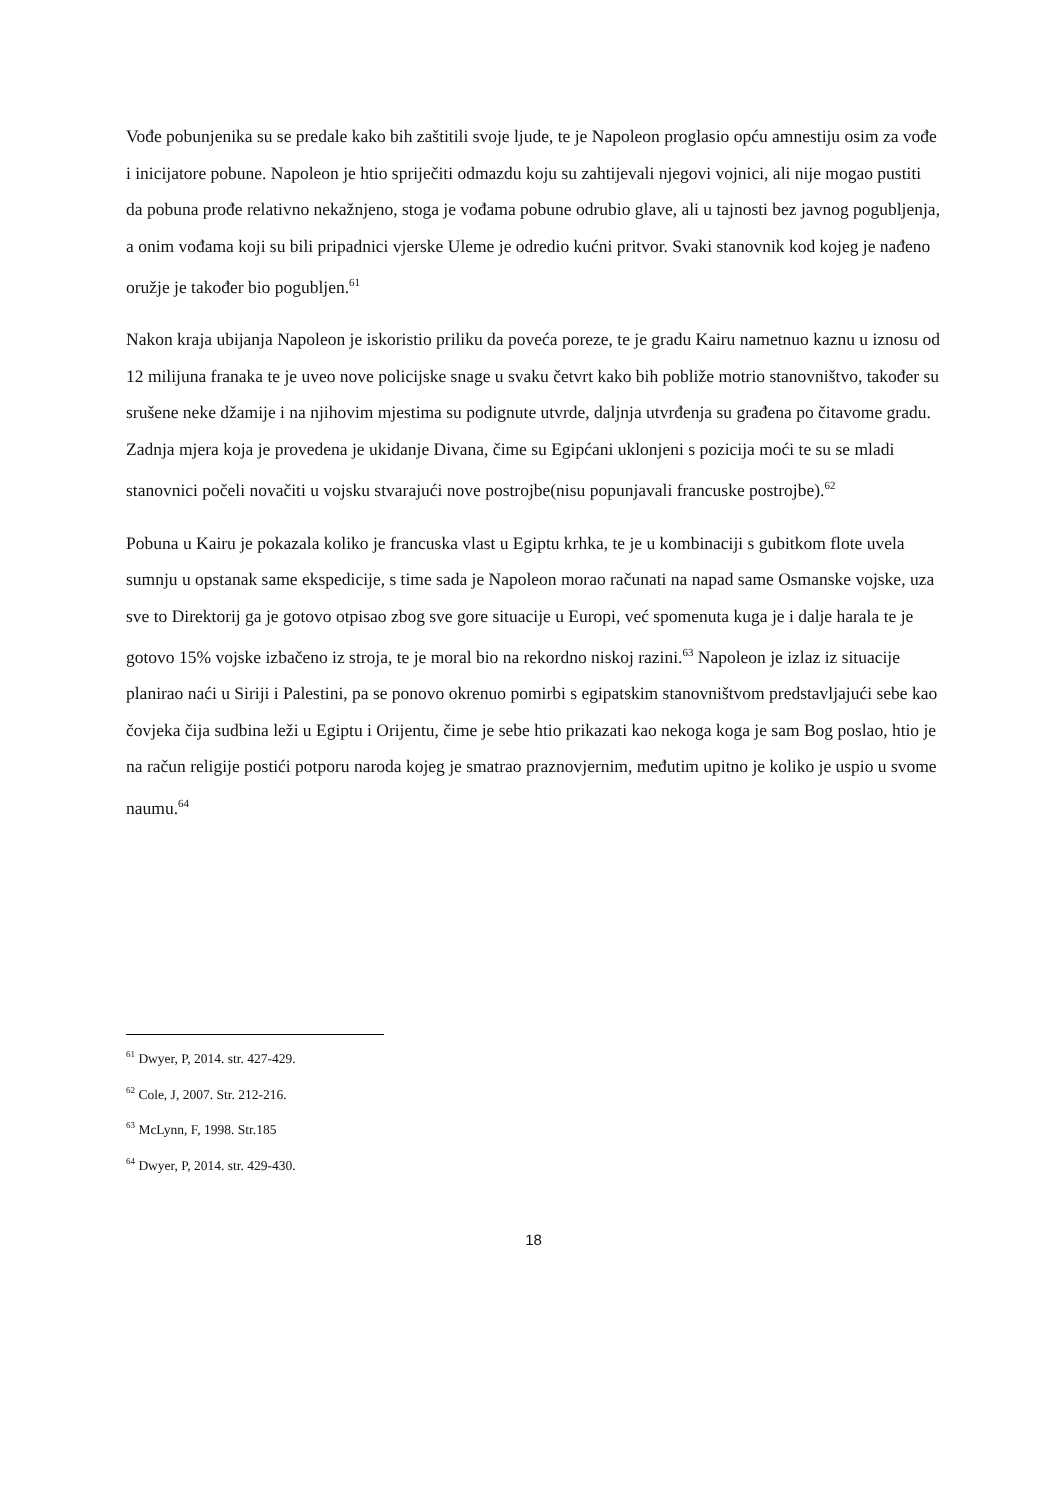Vođe pobunjenika su se predale kako bih zaštitili svoje ljude, te je Napoleon proglasio opću amnestiju osim za vođe i inicijatore pobune. Napoleon je htio spriječiti odmazdu koju su zahtijevali njegovi vojnici, ali nije mogao pustiti da pobuna prođe relativno nekažnjeno, stoga je vođama pobune odrubio glave, ali u tajnosti bez javnog pogubljenja, a onim vođama koji su bili pripadnici vjerske Uleme je odredio kućni pritvor. Svaki stanovnik kod kojeg je nađeno oružje je također bio pogubljen.<sup>61</sup>
Nakon kraja ubijanja Napoleon je iskoristio priliku da poveća poreze, te je gradu Kairu nametnuo kaznu u iznosu od 12 milijuna franaka te je uveo nove policijske snage u svaku četvrt kako bih pobliže motrio stanovništvo, također su srušene neke džamije i na njihovim mjestima su podignute utvrde, daljnja utvrđenja su građena po čitavome gradu. Zadnja mjera koja je provedena je ukidanje Divana, čime su Egipćani uklonjeni s pozicija moći te su se mladi stanovnici počeli novačiti u vojsku stvarajući nove postrojbe(nisu popunjavali francuske postrojbe).<sup>62</sup>
Pobuna u Kairu je pokazala koliko je francuska vlast u Egiptu krhka, te je u kombinaciji s gubitkom flote uvela sumnju u opstanak same ekspedicije, s time sada je Napoleon morao računati na napad same Osmanske vojske, uza sve to Direktorij ga je gotovo otpisao zbog sve gore situacije u Europi, već spomenuta kuga je i dalje harala te je gotovo 15% vojske izbačeno iz stroja, te je moral bio na rekordno niskoj razini.<sup>63</sup> Napoleon je izlaz iz situacije planirao naći u Siriji i Palestini, pa se ponovo okrenuo pomirbi s egipatskim stanovništvom predstavljajući sebe kao čovjeka čija sudbina leži u Egiptu i Orijentu, čime je sebe htio prikazati kao nekoga koga je sam Bog poslao, htio je na račun religije postići potporu naroda kojeg je smatrao praznovjernim, međutim upitno je koliko je uspio u svome naumu.<sup>64</sup>
<sup>61</sup> Dwyer, P, 2014. str. 427-429.
<sup>62</sup> Cole, J, 2007. Str. 212-216.
<sup>63</sup> McLynn, F, 1998. Str.185
<sup>64</sup> Dwyer, P, 2014. str. 429-430.
18